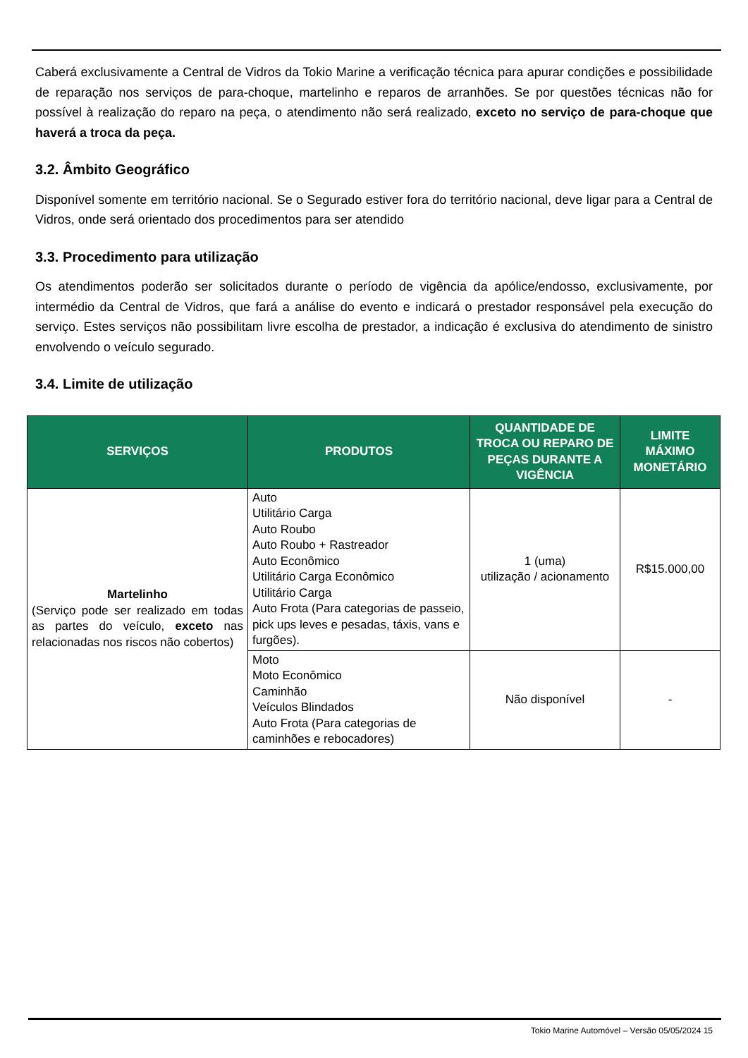Caberá exclusivamente a Central de Vidros da Tokio Marine a verificação técnica para apurar condições e possibilidade de reparação nos serviços de para-choque, martelinho e reparos de arranhões. Se por questões técnicas não for possível à realização do reparo na peça, o atendimento não será realizado, exceto no serviço de para-choque que haverá a troca da peça.
3.2. Âmbito Geográfico
Disponível somente em território nacional. Se o Segurado estiver fora do território nacional, deve ligar para a Central de Vidros, onde será orientado dos procedimentos para ser atendido
3.3. Procedimento para utilização
Os atendimentos poderão ser solicitados durante o período de vigência da apólice/endosso, exclusivamente, por intermédio da Central de Vidros, que fará a análise do evento e indicará o prestador responsável pela execução do serviço. Estes serviços não possibilitam livre escolha de prestador, a indicação é exclusiva do atendimento de sinistro envolvendo o veículo segurado.
3.4. Limite de utilização
| SERVIÇOS | PRODUTOS | QUANTIDADE DE TROCA OU REPARO DE PEÇAS DURANTE A VIGÊNCIA | LIMITE MÁXIMO MONETÁRIO |
| --- | --- | --- | --- |
| Martelinho (Serviço pode ser realizado em todas as partes do veículo, exceto nas relacionadas nos riscos não cobertos) | Auto Utilitário Carga Auto Roubo Auto Roubo + Rastreador Auto Econômico Utilitário Carga Econômico Utilitário Carga Auto Frota (Para categorias de passeio, pick ups leves e pesadas, táxis, vans e furgões). | 1 (uma) utilização / acionamento | R$15.000,00 |
| | Moto Moto Econômico Caminhão Veículos Blindados Auto Frota (Para categorias de caminhões e rebocadores) | Não disponível | - |
Tokio Marine Automóvel – Versão 05/05/2024 15